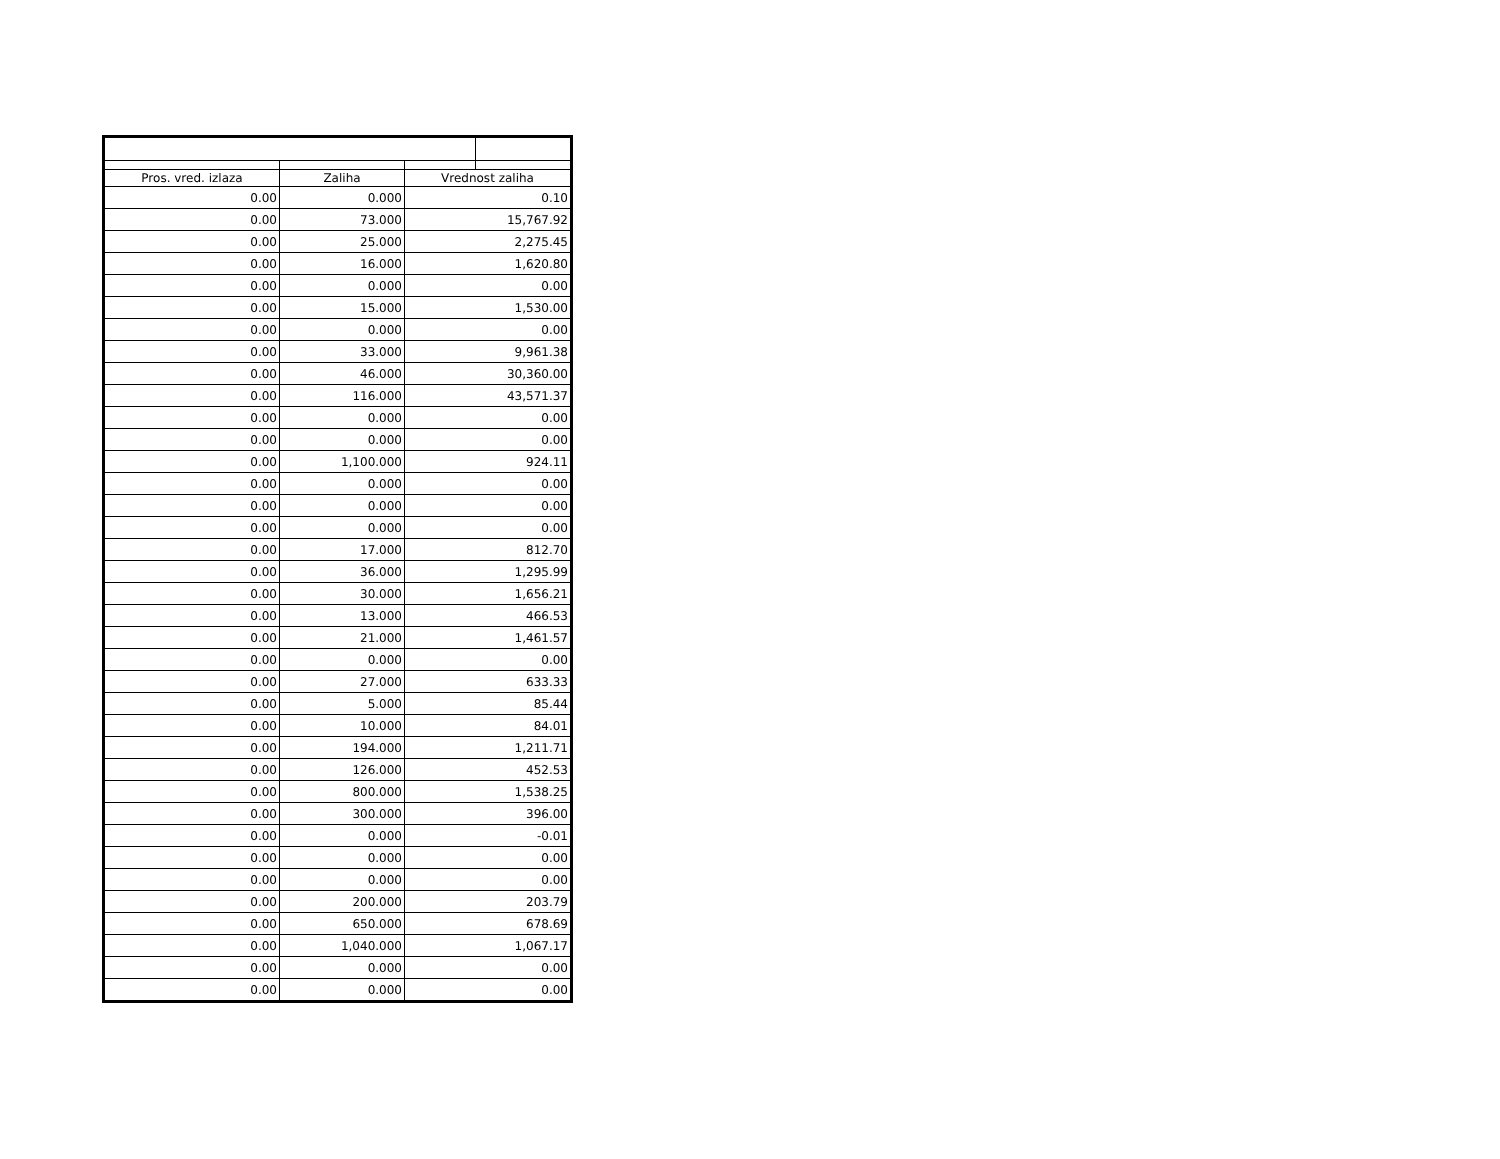| Pros. vred. izlaza | Zaliha | Vrednost zaliha | |
| --- | --- | --- | --- |
| 0.00 | 0.000 | 0.10 | |
| 0.00 | 73.000 | 15,767.92 | |
| 0.00 | 25.000 | 2,275.45 | |
| 0.00 | 16.000 | 1,620.80 | |
| 0.00 | 0.000 | 0.00 | |
| 0.00 | 15.000 | 1,530.00 | |
| 0.00 | 0.000 | 0.00 | |
| 0.00 | 33.000 | 9,961.38 | |
| 0.00 | 46.000 | 30,360.00 | |
| 0.00 | 116.000 | 43,571.37 | |
| 0.00 | 0.000 | 0.00 | |
| 0.00 | 0.000 | 0.00 | |
| 0.00 | 1,100.000 | 924.11 | |
| 0.00 | 0.000 | 0.00 | |
| 0.00 | 0.000 | 0.00 | |
| 0.00 | 0.000 | 0.00 | |
| 0.00 | 17.000 | 812.70 | |
| 0.00 | 36.000 | 1,295.99 | |
| 0.00 | 30.000 | 1,656.21 | |
| 0.00 | 13.000 | 466.53 | |
| 0.00 | 21.000 | 1,461.57 | |
| 0.00 | 0.000 | 0.00 | |
| 0.00 | 27.000 | 633.33 | |
| 0.00 | 5.000 | 85.44 | |
| 0.00 | 10.000 | 84.01 | |
| 0.00 | 194.000 | 1,211.71 | |
| 0.00 | 126.000 | 452.53 | |
| 0.00 | 800.000 | 1,538.25 | |
| 0.00 | 300.000 | 396.00 | |
| 0.00 | 0.000 | -0.01 | |
| 0.00 | 0.000 | 0.00 | |
| 0.00 | 0.000 | 0.00 | |
| 0.00 | 200.000 | 203.79 | |
| 0.00 | 650.000 | 678.69 | |
| 0.00 | 1,040.000 | 1,067.17 | |
| 0.00 | 0.000 | 0.00 | |
| 0.00 | 0.000 | 0.00 | |